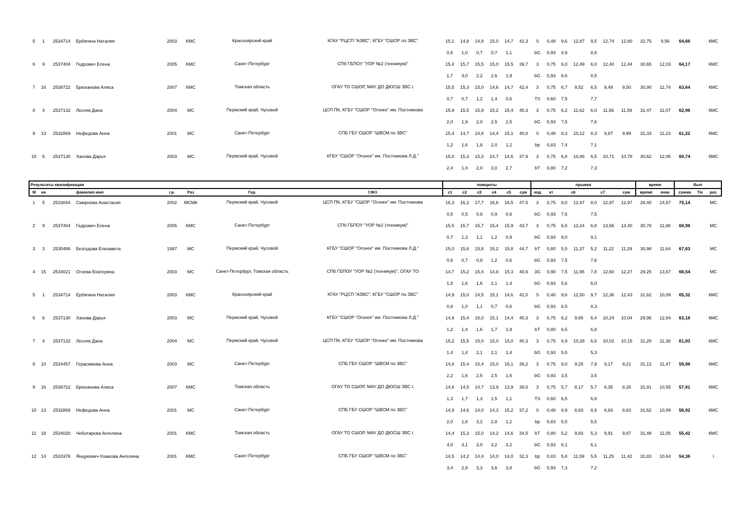| 5 | 1 | 2534714 | Ербягина Наталия | 2003 | КМС | Красноярский край | КГАУ "РЦСП "АЗВС", КГБУ "СШОР по ЗВС" | 15,1 | 14,8 | 14,9 | 15,0 | 14,7 | 42,3 | S | 0,48 | 9,6 | 12,87 | 9,5 | 12,74 | 12,80 | 32,75 | 9,56 | 64,66 | | КМС |
| | | | | | | | | 0,6 | 1,0 | 0,7 | 0,7 | 1,1 | | bG | 0,93 | 8,9 | | 8,8 | | | | | | | |
| 6 | 9 | 2537404 | Гедрович Елена | 2005 | КМС | Санкт-Петербург | СПб ГБПОУ "УОР №2 (техникум)" | 15,4 | 15,7 | 15,5 | 15,0 | 15,5 | 39,7 | 3 | 0,75 | 6,0 | 12,49 | 6,0 | 12,40 | 12,44 | 30,65 | 12,03 | 64,17 | | КМС |
| | | | | | | | | 1,7 | 3,0 | 2,2 | 2,6 | 1,9 | | bG | 0,93 | 8,6 | | 8,5 | | | | | | | |
| 7 | 16 | 2538722 | Брюханова Алиса | 2007 | КМС | Томская область | ОГАУ ТО СШОР, МАУ ДО ДЮСШ ЗВС г. | 15,5 | 15,3 | 15,0 | 14,6 | 14,7 | 42,4 | 3 | 0,75 | 6,7 | 9,52 | 6,5 | 9,49 | 9,50 | 30,90 | 11,74 | 63,64 | | КМС |
| | | | | | | | | 0,7 | 0,7 | 1,2 | 1,4 | 0,6 | | TS | 0,60 | 7,5 | | 7,7 | | | | | | | |
| 8 | 4 | 2537132 | Лесняк Дана | 2004 | МС | Пермский край, Чусовой | ЦСП ПК, КГБУ "СШОР "Огонек" им. Постникова | 15,9 | 15,5 | 15,9 | 15,2 | 15,4 | 40,3 | 3 | 0,75 | 6,2 | 11,62 | 6,0 | 11,56 | 11,59 | 31,47 | 11,07 | 62,96 | | КМС |
| | | | | | | | | 2,0 | 1,9 | 2,0 | 2,5 | 2,5 | | bG | 0,93 | 7,5 | | 7,6 | | | | | | | |
| 9 | 13 | 2532869 | Нефедова Анна | 2001 | МС | Санкт-Петербург | СПБ ГБУ СШОР "ШВСМ по ЗВС" | 15,4 | 14,7 | 14,8 | 14,4 | 15,1 | 40,0 | S | 0,48 | 8,3 | 10,12 | 8,3 | 9,87 | 9,99 | 31,33 | 11,23 | 61,22 | | КМС |
| | | | | | | | | 1,2 | 1,6 | 1,8 | 2,0 | 1,2 | | bp | 0,83 | 7,4 | | 7,1 | | | | | | | |
| 10 | 6 | 2537130 | Ханова Дарья | 2003 | МС | Пермский край, Чусовой | КГБУ "СШОР "Огонек" им. Постникова Л.Д." | 15,0 | 15,3 | 15,3 | 14,7 | 14,6 | 37,9 | 3 | 0,75 | 6,8 | 10,86 | 6,5 | 10,71 | 10,78 | 30,62 | 12,06 | 60,74 | | КМС |
| | | | | | | | | 2,4 | 1,4 | 2,0 | 3,0 | 2,7 | | bT | 0,80 | 7,2 | | 7,3 | | | | | | | |
| Результаты квалификации | | | | | | | | повороты | | | | | | прыжки | | | | | | | время | | Вып | | |
| М | нн | | фамилия имя | г.р. | Раз | Гор. | СФО | с1 | с2 | с3 | с4 | с5 | сум | код | кт | с6 | | с7 | | сум | время | очки | сумма | Tie | раз |
| 1 | 5 | 2533044 | Смирнова Анастасия | 2002 | МСМК | Пермский край, Чусовой | ЦСП ПК, КГБУ "СШОР "Огонек" им. Постникова | 16,3 | 16,2 | 17,7 | 16,6 | 16,5 | 47,5 | 3 | 0,75 | 8,0 | 12,97 | 8,0 | 12,97 | 12,97 | 28,40 | 14,67 | 75,14 | | МС |
| | | | | | | | | 0,5 | 0,5 | 0,8 | 0,9 | 0,6 | | bG | 0,93 | 7,5 | | 7,5 | | | | | | | |
| 2 | 9 | 2537404 | Гедрович Елена | 2005 | КМС | Санкт-Петербург | СПб ГБПОУ "УОР №2 (техникум)" | 15,5 | 15,7 | 15,7 | 15,4 | 15,9 | 43,7 | 3 | 0,75 | 6,5 | 13,24 | 6,8 | 13,56 | 13,40 | 30,78 | 11,88 | 68,98 | | МС |
| | | | | | | | | 0,7 | 1,3 | 1,1 | 1,2 | 0,9 | | bG | 0,93 | 9,0 | | 9,1 | | | | | | | |
| 3 | 3 | 2530486 | Безгодова Елизавета | 1997 | МС | Пермский край, Чусовой | КГБУ "СШОР "Огонек" им. Постникова Л.Д." | 15,0 | 15,8 | 15,8 | 15,2 | 15,8 | 44,7 | bT | 0,80 | 5,5 | 11,37 | 5,2 | 11,22 | 11,29 | 30,98 | 11,64 | 67,63 | | МС |
| | | | | | | | | 0,6 | 0,7 | 0,8 | 1,2 | 0,6 | | bG | 0,93 | 7,5 | | 7,6 | | | | | | | |
| 4 | 15 | 2534021 | Огнева Екатерина | 2003 | МС | Санкт-Петербург, Томская область | СПб ГБПОУ "УОР №2 (техникум)", ОГАУ ТО | 14,7 | 15,2 | 15,4 | 14,8 | 15,3 | 40,6 | 3G | 0,90 | 7,5 | 11,95 | 7,8 | 12,60 | 12,27 | 29,25 | 13,67 | 66,54 | | МС |
| | | | | | | | | 1,5 | 1,6 | 1,6 | 2,1 | 1,4 | | bG | 0,93 | 5,6 | | 6,0 | | | | | | | |
| 5 | 1 | 2534714 | Ербягина Наталия | 2003 | КМС | Красноярский край | КГАУ "РЦСП "АЗВС", КГБУ "СШОР по ЗВС" | 14,9 | 15,0 | 14,5 | 15,1 | 14,6 | 42,0 | S | 0,48 | 9,6 | 12,50 | 9,7 | 12,36 | 12,43 | 31,62 | 10,89 | 65,32 | | КМС |
| | | | | | | | | 0,8 | 1,0 | 1,1 | 0,7 | 0,6 | | bG | 0,93 | 8,5 | | 8,3 | | | | | | | |
| 6 | 6 | 2537130 | Ханова Дарья | 2003 | МС | Пермский край, Чусовой | КГБУ "СШОР "Огонек" им. Постникова Л.Д." | 14,9 | 15,4 | 15,0 | 15,1 | 14,4 | 40,3 | 3 | 0,75 | 6,2 | 9,85 | 6,4 | 10,24 | 10,04 | 29,96 | 12,84 | 63,18 | | КМС |
| | | | | | | | | 1,2 | 1,4 | 1,6 | 1,7 | 1,9 | | bT | 0,80 | 6,5 | | 6,8 | | | | | | | |
| 7 | 4 | 2537132 | Лесняк Дана | 2004 | МС | Пермский край, Чусовой | ЦСП ПК, КГБУ "СШОР "Огонек" им. Постникова | 15,2 | 15,5 | 15,0 | 15,0 | 15,0 | 40,3 | 3 | 0,75 | 6,9 | 10,28 | 6,8 | 10,02 | 10,15 | 31,20 | 11,38 | 61,83 | | КМС |
| | | | | | | | | 1,4 | 1,4 | 2,1 | 2,1 | 1,4 | | bG | 0,93 | 5,5 | | 5,3 | | | | | | | |
| 8 | 10 | 2534457 | Герасимова Анна | 2003 | МС | Санкт-Петербург | СПБ ГБУ СШОР "ШВСМ по ЗВС" | 14,8 | 15,4 | 15,4 | 15,0 | 15,1 | 39,2 | 3 | 0,75 | 8,0 | 9,25 | 7,9 | 9,17 | 9,21 | 31,13 | 11,47 | 59,88 | | КМС |
| | | | | | | | | 2,2 | 1,6 | 2,5 | 2,5 | 1,6 | | bG | 0,93 | 3,5 | | 3,5 | | | | | | | |
| 9 | 16 | 2538722 | Брюханова Алиса | 2007 | КМС | Томская область | ОГАУ ТО СШОР, МАУ ДО ДЮСШ ЗВС г. | 14,8 | 14,5 | 14,7 | 13,9 | 13,9 | 39,0 | 3 | 0,75 | 5,7 | 8,17 | 5,7 | 8,35 | 8,26 | 31,91 | 10,55 | 57,81 | | КМС |
| | | | | | | | | 1,3 | 1,7 | 1,3 | 1,5 | 1,1 | | TS | 0,60 | 6,5 | | 6,8 | | | | | | | |
| 10 | 13 | 2532869 | Нефедова Анна | 2001 | МС | Санкт-Петербург | СПБ ГБУ СШОР "ШВСМ по ЗВС" | 14,9 | 14,6 | 14,0 | 14,3 | 15,2 | 37,2 | S | 0,48 | 8,9 | 8,83 | 8,9 | 8,83 | 8,83 | 31,62 | 10,89 | 56,92 | | КМС |
| | | | | | | | | 2,0 | 1,8 | 3,2 | 2,8 | 1,2 | | bp | 0,83 | 5,5 | | 5,5 | | | | | | | |
| 11 | 18 | 2534020 | Чеботарева Ангелина | 2001 | КМС | Томская область | ОГАУ ТО СШОР, МАУ ДО ДЮСШ ЗВС г. | 14,4 | 15,3 | 15,0 | 14,2 | 14,6 | 34,5 | bT | 0,80 | 5,2 | 9,83 | 5,3 | 9,91 | 9,87 | 31,48 | 11,05 | 55,42 | | КМС |
| | | | | | | | | 4,0 | 3,1 | 3,0 | 3,2 | 3,2 | | bG | 0,93 | 6,1 | | 6,1 | | | | | | | |
| 12 | 14 | 2533376 | Янцукевич-Ушакова Ангелина | 2001 | КМС | Санкт-Петербург | СПБ ГБУ СШОР "ШВСМ по ЗВС" | 14,5 | 14,2 | 14,4 | 14,0 | 14,0 | 32,3 | bp | 0,83 | 5,8 | 11,59 | 5,5 | 11,25 | 11,42 | 31,83 | 10,64 | 54,36 | | I |
| | | | | | | | | 3,4 | 2,9 | 3,3 | 3,6 | 3,8 | | bG | 0,93 | 7,3 | | 7,2 | | | | | | | |